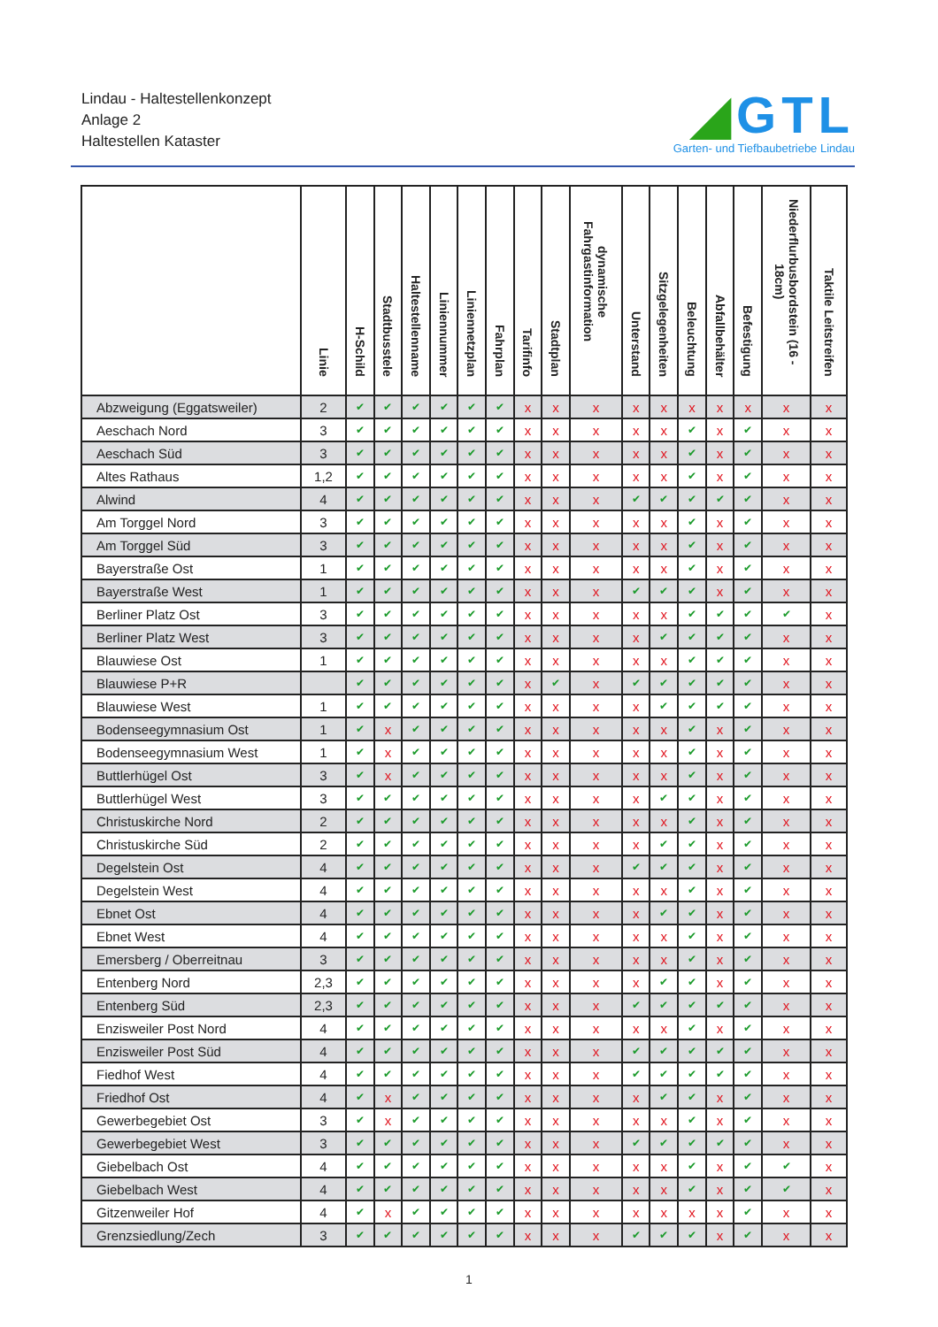Lindau - Haltestellenkonzept
Anlage 2
Haltestellen Kataster
◢GTL
Garten- und Tiefbaubetriebe Lindau
| | Linie | H-Schild | Stadtbusstele | Haltestellenname | Liniennummer | Liniennetzplan | Fahrplan | Tarifinfo | Stadtplan | dynamische Fahrgastinformation | Unterstand | Sitzgelegenheiten | Beleuchtung | Abfallbehälter | Befestigung | Niederflurbusbordstein (16 - 18cm) | Taktile Leitstreifen |
| --- | --- | --- | --- | --- | --- | --- | --- | --- | --- | --- | --- | --- | --- | --- | --- | --- | --- |
| Abzweigung (Eggatsweiler) | 2 | ✔ | ✔ | ✔ | ✔ | ✔ | ✔ | x | x | x | x | x | x | x | x | x | x |
| Aeschach Nord | 3 | ✔ | ✔ | ✔ | ✔ | ✔ | ✔ | x | x | x | x | x | ✔ | x | ✔ | x | x |
| Aeschach Süd | 3 | ✔ | ✔ | ✔ | ✔ | ✔ | ✔ | x | x | x | x | x | ✔ | x | ✔ | x | x |
| Altes Rathaus | 1,2 | ✔ | ✔ | ✔ | ✔ | ✔ | ✔ | x | x | x | x | x | ✔ | x | ✔ | x | x |
| Alwind | 4 | ✔ | ✔ | ✔ | ✔ | ✔ | ✔ | x | x | x | ✔ | ✔ | ✔ | ✔ | ✔ | x | x |
| Am Torggel Nord | 3 | ✔ | ✔ | ✔ | ✔ | ✔ | ✔ | x | x | x | x | x | ✔ | x | ✔ | x | x |
| Am Torggel Süd | 3 | ✔ | ✔ | ✔ | ✔ | ✔ | ✔ | x | x | x | x | x | ✔ | x | ✔ | x | x |
| Bayerstraße Ost | 1 | ✔ | ✔ | ✔ | ✔ | ✔ | ✔ | x | x | x | x | x | ✔ | x | ✔ | x | x |
| Bayerstraße West | 1 | ✔ | ✔ | ✔ | ✔ | ✔ | ✔ | x | x | x | ✔ | ✔ | ✔ | x | ✔ | x | x |
| Berliner Platz Ost | 3 | ✔ | ✔ | ✔ | ✔ | ✔ | ✔ | x | x | x | x | x | ✔ | ✔ | ✔ | ✔ | x |
| Berliner Platz West | 3 | ✔ | ✔ | ✔ | ✔ | ✔ | ✔ | x | x | x | x | ✔ | ✔ | ✔ | ✔ | x | x |
| Blauwiese Ost | 1 | ✔ | ✔ | ✔ | ✔ | ✔ | ✔ | x | x | x | x | x | ✔ | ✔ | ✔ | x | x |
| Blauwiese P+R | | ✔ | ✔ | ✔ | ✔ | ✔ | ✔ | x | ✔ | x | ✔ | ✔ | ✔ | ✔ | ✔ | x | x |
| Blauwiese West | 1 | ✔ | ✔ | ✔ | ✔ | ✔ | ✔ | x | x | x | x | ✔ | ✔ | ✔ | ✔ | x | x |
| Bodenseegymnasium Ost | 1 | ✔ | x | ✔ | ✔ | ✔ | ✔ | x | x | x | x | x | ✔ | x | ✔ | x | x |
| Bodenseegymnasium West | 1 | ✔ | x | ✔ | ✔ | ✔ | ✔ | x | x | x | x | x | ✔ | x | ✔ | x | x |
| Buttlerhügel Ost | 3 | ✔ | x | ✔ | ✔ | ✔ | ✔ | x | x | x | x | x | ✔ | x | ✔ | x | x |
| Buttlerhügel West | 3 | ✔ | ✔ | ✔ | ✔ | ✔ | ✔ | x | x | x | x | ✔ | ✔ | x | ✔ | x | x |
| Christuskirche Nord | 2 | ✔ | ✔ | ✔ | ✔ | ✔ | ✔ | x | x | x | x | x | ✔ | x | ✔ | x | x |
| Christuskirche Süd | 2 | ✔ | ✔ | ✔ | ✔ | ✔ | ✔ | x | x | x | x | ✔ | ✔ | x | ✔ | x | x |
| Degelstein Ost | 4 | ✔ | ✔ | ✔ | ✔ | ✔ | ✔ | x | x | x | ✔ | ✔ | ✔ | x | ✔ | x | x |
| Degelstein West | 4 | ✔ | ✔ | ✔ | ✔ | ✔ | ✔ | x | x | x | x | x | ✔ | x | ✔ | x | x |
| Ebnet Ost | 4 | ✔ | ✔ | ✔ | ✔ | ✔ | ✔ | x | x | x | x | ✔ | ✔ | x | ✔ | x | x |
| Ebnet West | 4 | ✔ | ✔ | ✔ | ✔ | ✔ | ✔ | x | x | x | x | x | ✔ | x | ✔ | x | x |
| Emersberg / Oberreitnau | 3 | ✔ | ✔ | ✔ | ✔ | ✔ | ✔ | x | x | x | x | x | ✔ | x | ✔ | x | x |
| Entenberg Nord | 2,3 | ✔ | ✔ | ✔ | ✔ | ✔ | ✔ | x | x | x | x | ✔ | ✔ | x | ✔ | x | x |
| Entenberg Süd | 2,3 | ✔ | ✔ | ✔ | ✔ | ✔ | ✔ | x | x | x | ✔ | ✔ | ✔ | ✔ | ✔ | x | x |
| Enzisweiler Post Nord | 4 | ✔ | ✔ | ✔ | ✔ | ✔ | ✔ | x | x | x | x | x | ✔ | x | ✔ | x | x |
| Enzisweiler Post Süd | 4 | ✔ | ✔ | ✔ | ✔ | ✔ | ✔ | x | x | x | ✔ | ✔ | ✔ | ✔ | ✔ | x | x |
| Fiedhof West | 4 | ✔ | ✔ | ✔ | ✔ | ✔ | ✔ | x | x | x | ✔ | ✔ | ✔ | ✔ | ✔ | x | x |
| Friedhof Ost | 4 | ✔ | x | ✔ | ✔ | ✔ | ✔ | x | x | x | x | ✔ | ✔ | x | ✔ | x | x |
| Gewerbegebiet Ost | 3 | ✔ | x | ✔ | ✔ | ✔ | ✔ | x | x | x | x | x | ✔ | x | ✔ | x | x |
| Gewerbegebiet West | 3 | ✔ | ✔ | ✔ | ✔ | ✔ | ✔ | x | x | x | ✔ | ✔ | ✔ | ✔ | ✔ | x | x |
| Giebelbach Ost | 4 | ✔ | ✔ | ✔ | ✔ | ✔ | ✔ | x | x | x | x | x | ✔ | x | ✔ | ✔ | x |
| Giebelbach West | 4 | ✔ | ✔ | ✔ | ✔ | ✔ | ✔ | x | x | x | x | x | ✔ | x | ✔ | ✔ | x |
| Gitzenweiler Hof | 4 | ✔ | x | ✔ | ✔ | ✔ | ✔ | x | x | x | x | x | x | x | ✔ | x | x |
| Grenzsiedlung/Zech | 3 | ✔ | ✔ | ✔ | ✔ | ✔ | ✔ | x | x | x | ✔ | ✔ | ✔ | x | ✔ | x | x |
1